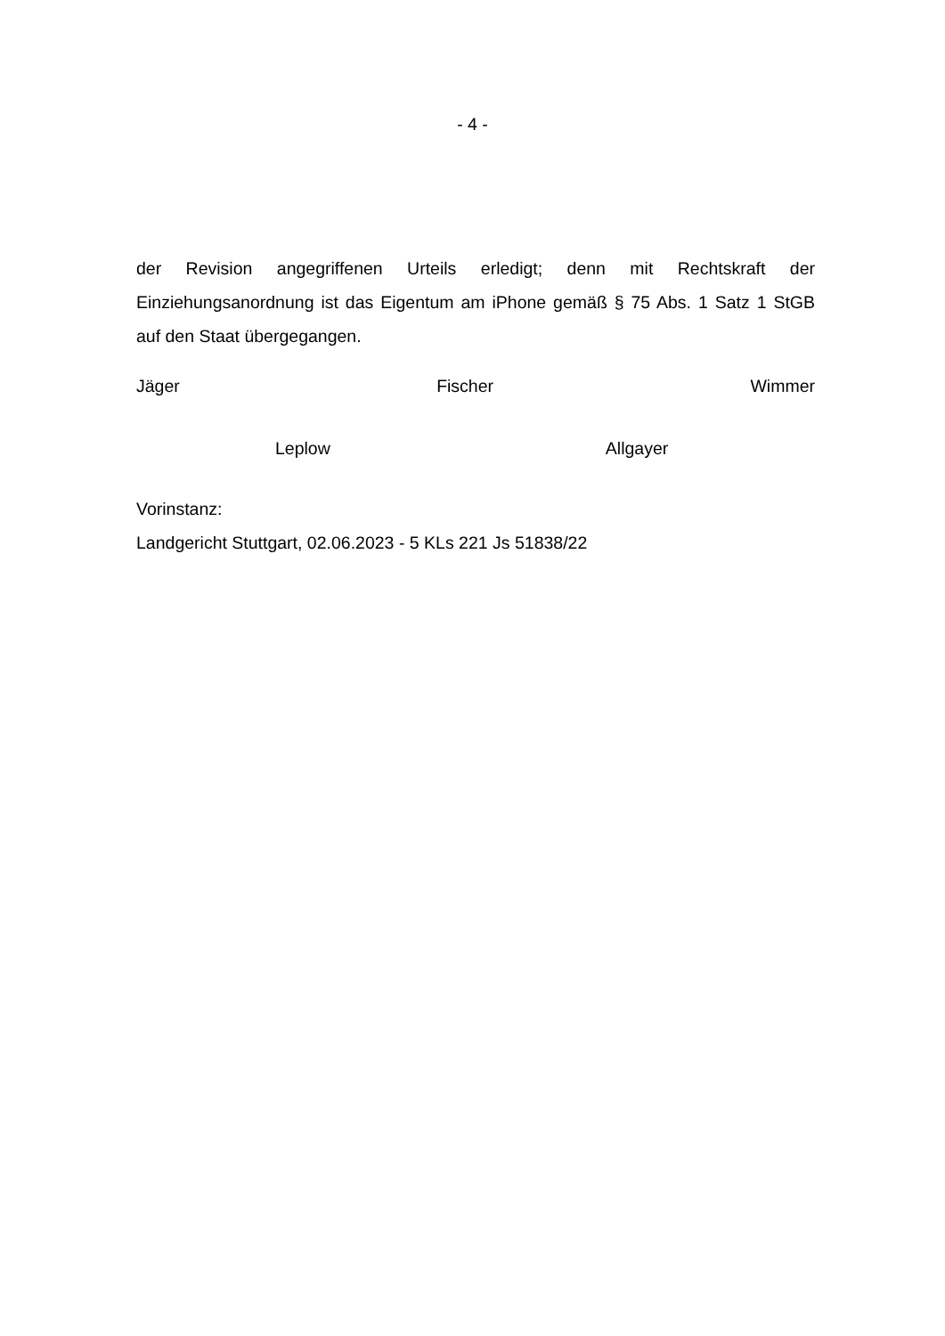- 4 -
der Revision angegriffenen Urteils erledigt; denn mit Rechtskraft der Einziehungsanordnung ist das Eigentum am iPhone gemäß § 75 Abs. 1 Satz 1 StGB auf den Staat übergegangen.
Jäger Fischer Wimmer
Leplow Allgayer
Vorinstanz:
Landgericht Stuttgart, 02.06.2023 - 5 KLs 221 Js 51838/22